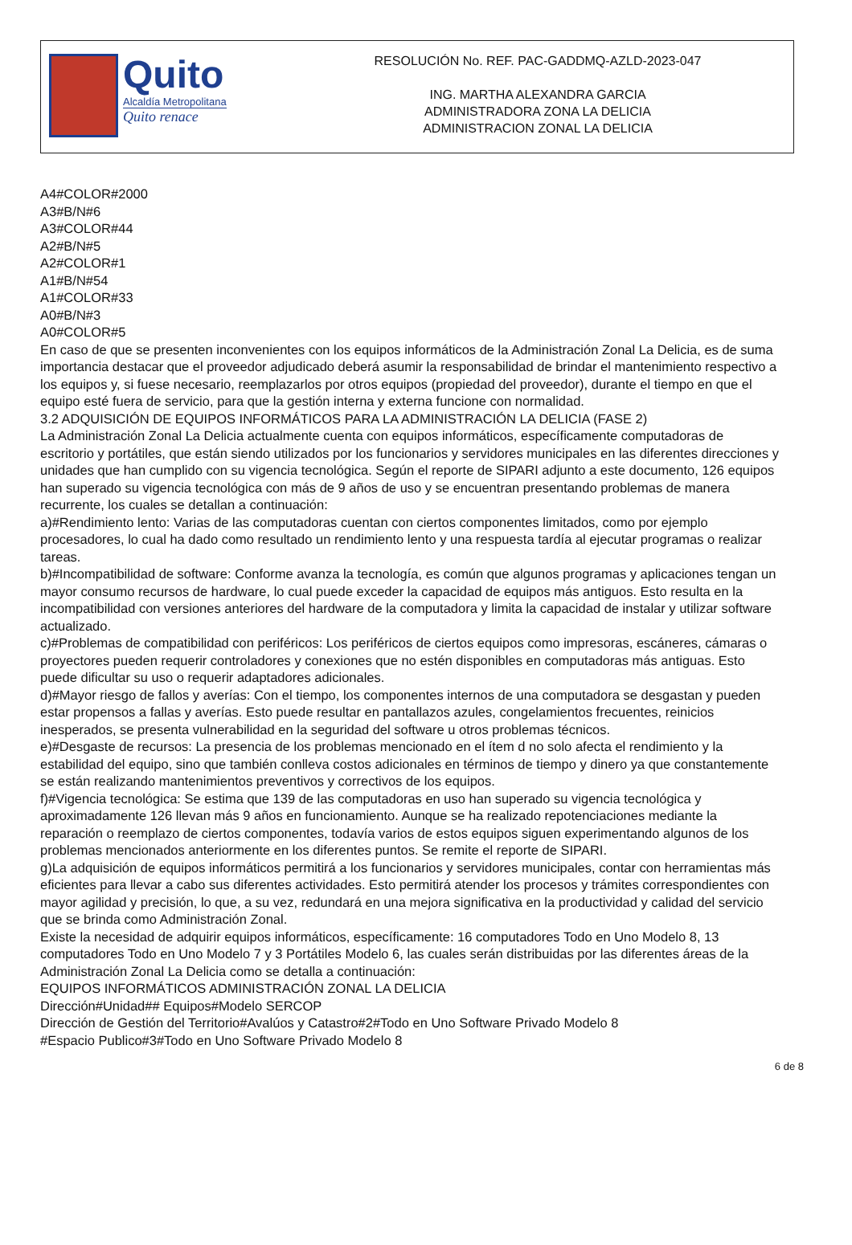Quito
Alcaldía Metropolitana
Quito renace
RESOLUCIÓN No. REF. PAC-GADDMQ-AZLD-2023-047
ING. MARTHA ALEXANDRA GARCIA
ADMINISTRADORA ZONA LA DELICIA
ADMINISTRACION ZONAL LA DELICIA
A4#COLOR#2000
A3#B/N#6
A3#COLOR#44
A2#B/N#5
A2#COLOR#1
A1#B/N#54
A1#COLOR#33
A0#B/N#3
A0#COLOR#5
En caso de que se presenten inconvenientes con los equipos informáticos de la Administración Zonal La Delicia, es de suma importancia destacar que el proveedor adjudicado deberá asumir la responsabilidad de brindar el mantenimiento respectivo a los equipos y, si fuese necesario, reemplazarlos por otros equipos (propiedad del proveedor), durante el tiempo en que el equipo esté fuera de servicio, para que la gestión interna y externa funcione con normalidad.
3.2 ADQUISICIÓN DE EQUIPOS INFORMÁTICOS PARA LA ADMINISTRACIÓN LA DELICIA (FASE 2)
La Administración Zonal La Delicia actualmente cuenta con equipos informáticos, específicamente computadoras de escritorio y portátiles, que están siendo utilizados por los funcionarios y servidores municipales en las diferentes direcciones y unidades que han cumplido con su vigencia tecnológica. Según el reporte de SIPARI adjunto a este documento, 126 equipos han superado su vigencia tecnológica con más de 9 años de uso y se encuentran presentando problemas de manera recurrente, los cuales se detallan a continuación:
a)#Rendimiento lento: Varias de las computadoras cuentan con ciertos componentes limitados, como por ejemplo procesadores, lo cual ha dado como resultado un rendimiento lento y una respuesta tardía al ejecutar programas o realizar tareas.
b)#Incompatibilidad de software: Conforme avanza la tecnología, es común que algunos programas y aplicaciones tengan un mayor consumo recursos de hardware, lo cual puede exceder la capacidad de equipos más antiguos. Esto resulta en la incompatibilidad con versiones anteriores del hardware de la computadora y limita la capacidad de instalar y utilizar software actualizado.
c)#Problemas de compatibilidad con periféricos: Los periféricos de ciertos equipos como impresoras, escáneres, cámaras o proyectores pueden requerir controladores y conexiones que no estén disponibles en computadoras más antiguas. Esto puede dificultar su uso o requerir adaptadores adicionales.
d)#Mayor riesgo de fallos y averías: Con el tiempo, los componentes internos de una computadora se desgastan y pueden estar propensos a fallas y averías. Esto puede resultar en pantallazos azules, congelamientos frecuentes, reinicios inesperados, se presenta vulnerabilidad en la seguridad del software u otros problemas técnicos.
e)#Desgaste de recursos: La presencia de los problemas mencionado en el ítem d no solo afecta el rendimiento y la estabilidad del equipo, sino que también conlleva costos adicionales en términos de tiempo y dinero ya que constantemente se están realizando mantenimientos preventivos y correctivos de los equipos.
f)#Vigencia tecnológica: Se estima que 139 de las computadoras en uso han superado su vigencia tecnológica y aproximadamente 126 llevan más 9 años en funcionamiento. Aunque se ha realizado repotenciaciones mediante la reparación o reemplazo de ciertos componentes, todavía varios de estos equipos siguen experimentando algunos de los problemas mencionados anteriormente en los diferentes puntos. Se remite el reporte de SIPARI.
g)La adquisición de equipos informáticos permitirá a los funcionarios y servidores municipales, contar con herramientas más eficientes para llevar a cabo sus diferentes actividades. Esto permitirá atender los procesos y trámites correspondientes con mayor agilidad y precisión, lo que, a su vez, redundará en una mejora significativa en la productividad y calidad del servicio que se brinda como Administración Zonal.
Existe la necesidad de adquirir equipos informáticos, específicamente: 16 computadores Todo en Uno Modelo 8, 13 computadores Todo en Uno Modelo 7 y 3 Portátiles Modelo 6, las cuales serán distribuidas por las diferentes áreas de la Administración Zonal La Delicia como se detalla a continuación:
EQUIPOS INFORMÁTICOS ADMINISTRACIÓN ZONAL LA DELICIA
Dirección#Unidad## Equipos#Modelo SERCOP
Dirección de Gestión del Territorio#Avalúos y Catastro#2#Todo en Uno Software Privado Modelo 8
#Espacio Publico#3#Todo en Uno Software Privado Modelo 8
6 de 8